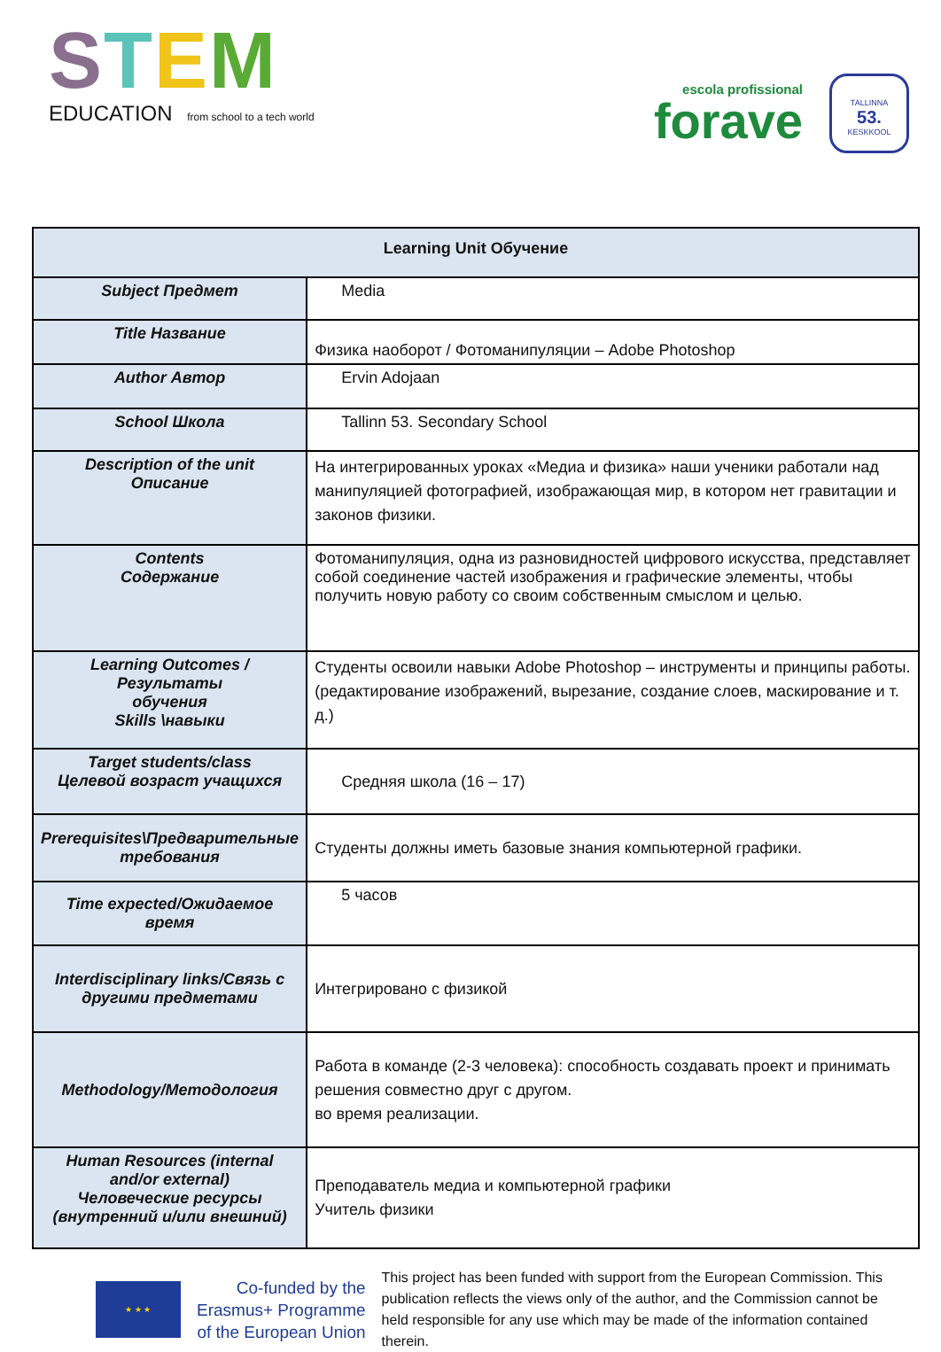STEM
EDUCATION from school to a tech world
escola profissional
forave
TALLINNA
53.
KESKKOOL
| Learning Unit Обучение | |
| --- | --- |
| Subject Предмет | Media |
| Title Название | Физика наоборот / Фотоманипуляции – Adobe Photoshop |
| Author Автор | Ervin Adojaan |
| School Школа | Tallinn 53. Secondary School |
| Description of the unit Описание | На интегрированных уроках «Медиа и физика» наши ученики работали над манипуляцией фотографией, изображающая мир, в котором нет гравитации и законов физики. |
| Contents Содержание | Фотоманипуляция, одна из разновидностей цифрового искусства, представляет собой соединение частей изображения и графические элементы, чтобы получить новую работу со своим собственным смыслом и целью. |
| Learning Outcomes / Результаты обучения Skills \навыки | Студенты освоили навыки Adobe Photoshop – инструменты и принципы работы. (редактирование изображений, вырезание, создание слоев, маскирование и т. д.) |
| Target students/class Целевой возраст учащихся | Средняя школа (16 – 17) |
| Prerequisites\Предварительные требования | Студенты должны иметь базовые знания компьютерной графики. |
| Time expected/Ожидаемое время | 5 часов |
| Interdisciplinary links/Связь с другими предметами | Интегрировано с физикой |
| Methodology/Методология | Работа в команде (2-3 человека): способность создавать проект и принимать решения совместно друг с другом. во время реализации. |
| Human Resources (internal and/or external) Человеческие ресурсы (внутренний и/или внешний) | Преподаватель медиа и компьютерной графики Учитель физики |
★ ★ ★
Co-funded by the
Erasmus+ Programme
of the European Union
This project has been funded with support from the European Commission. This publication reflects the views only of the author, and the Commission cannot be held responsible for any use which may be made of the information contained therein.